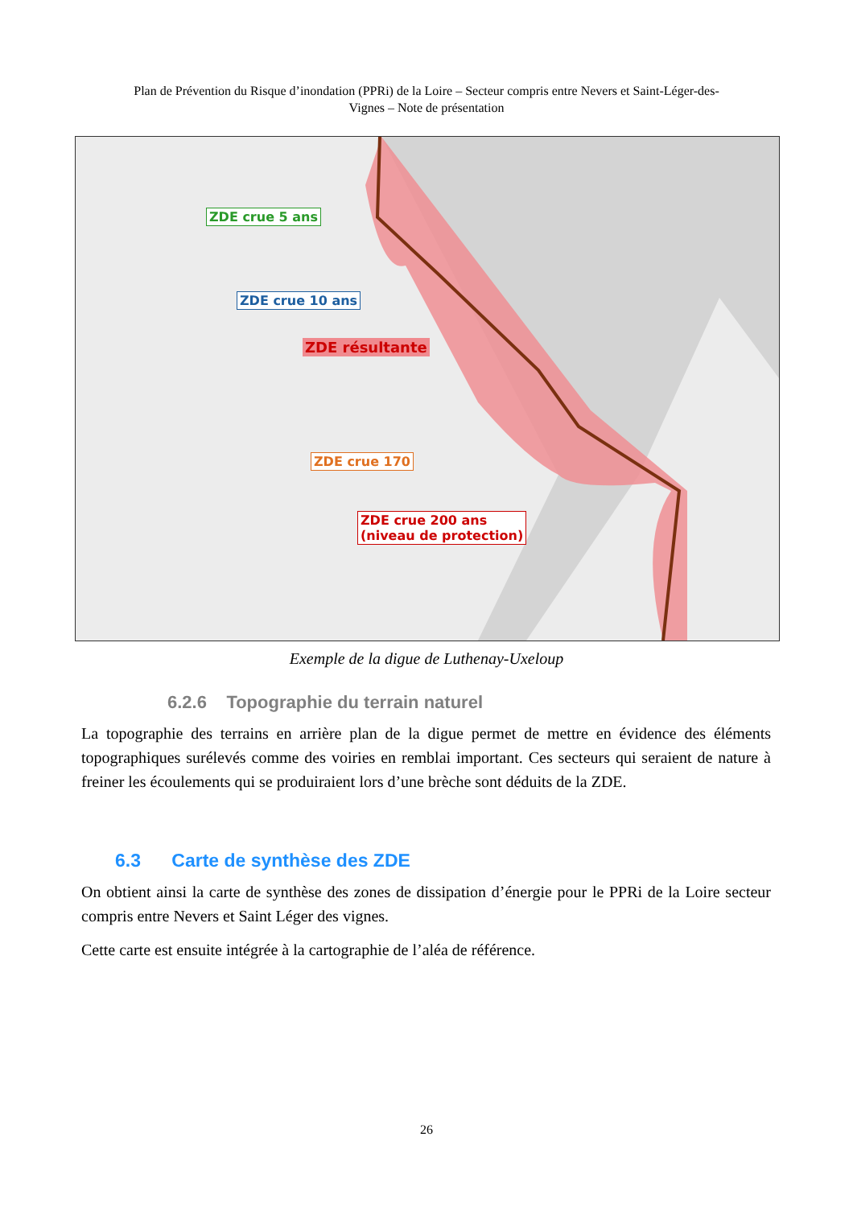Plan de Prévention du Risque d’inondation (PPRi) de la Loire – Secteur compris entre Nevers et Saint-Léger-des-
Vignes – Note de présentation
ZDE crue 5 ans
ZDE crue 10 ans
ZDE résultante
ZDE crue 170
ZDE crue 200 ans
(niveau de protection)
Exemple de la digue de Luthenay-Uxeloup
6.2.6 Topographie du terrain naturel
La topographie des terrains en arrière plan de la digue permet de mettre en évidence des éléments topographiques surélevés comme des voiries en remblai important. Ces secteurs qui seraient de nature à freiner les écoulements qui se produiraient lors d’une brèche sont déduits de la ZDE.
6.3 Carte de synthèse des ZDE
On obtient ainsi la carte de synthèse des zones de dissipation d’énergie pour le PPRi de la Loire secteur compris entre Nevers et Saint Léger des vignes.
Cette carte est ensuite intégrée à la cartographie de l’aléa de référence.
26